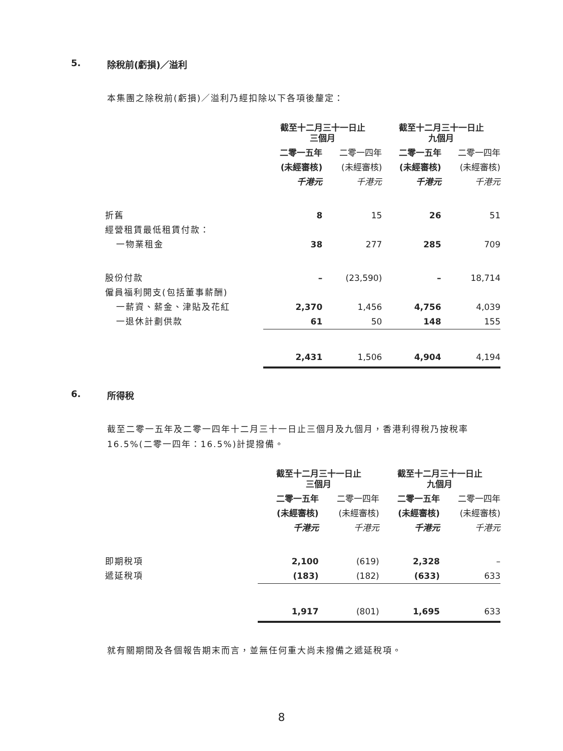5. 除稅前(虧損)／溢利
本集團之除稅前(虧損)／溢利乃經扣除以下各項後釐定：
| | 截至十二月三十一日止 三個月 | | 截至十二月三十一日止 九個月 | |
| | 二零一五年 | 二零一四年 | 二零一五年 | 二零一四年 |
| | (未經審核) | (未經審核) | (未經審核) | (未經審核) |
| | 千港元 | 千港元 | 千港元 | 千港元 |
| 折舊 | 8 | 15 | 26 | 51 |
| 經營租賃最低租賃付款： | | | | |
| 一物業租金 | 38 | 277 | 285 | 709 |
| 股份付款 | – | (23,590) | – | 18,714 |
| 僱員福利開支(包括董事薪酬) | | | | |
| 一薪資、薪金、津貼及花紅 | 2,370 | 1,456 | 4,756 | 4,039 |
| 一退休計劃供款 | 61 | 50 | 148 | 155 |
| | 2,431 | 1,506 | 4,904 | 4,194 |
6. 所得稅
截至二零一五年及二零一四年十二月三十一日止三個月及九個月，香港利得稅乃按稅率16.5%(二零一四年：16.5%)計提撥備。
| | 截至十二月三十一日止 三個月 | | 截至十二月三十一日止 九個月 | |
| | 二零一五年 | 二零一四年 | 二零一五年 | 二零一四年 |
| | (未經審核) | (未經審核) | (未經審核) | (未經審核) |
| | 千港元 | 千港元 | 千港元 | 千港元 |
| 即期稅項 | 2,100 | (619) | 2,328 | – |
| 遞延稅項 | (183) | (182) | (633) | 633 |
| | 1,917 | (801) | 1,695 | 633 |
就有關期間及各個報告期末而言，並無任何重大尚未撥備之遞延稅項。
8